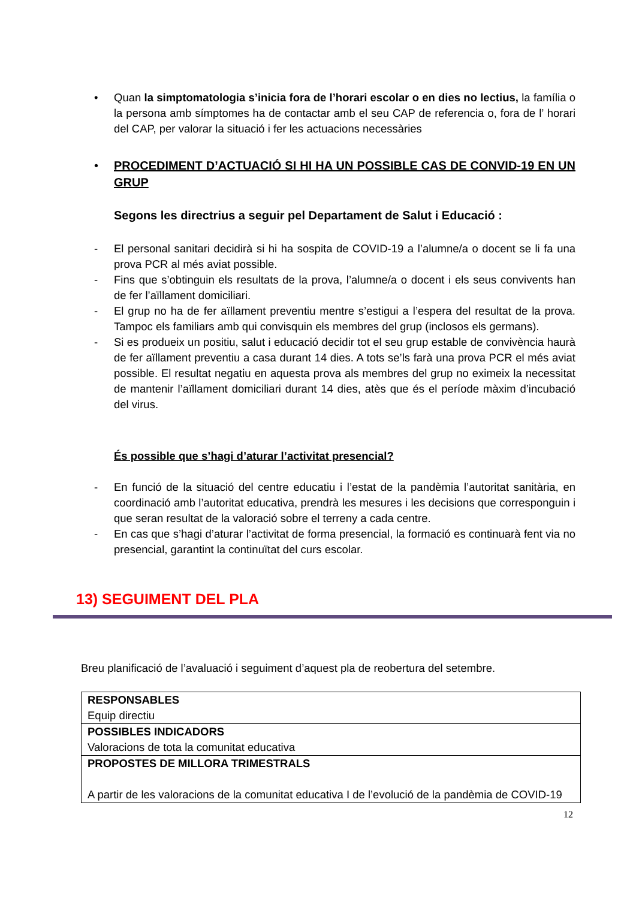• Quan la simptomatologia s’inicia fora de l’horari escolar o en dies no lectius, la família o la persona amb símptomes ha de contactar amb el seu CAP de referencia o, fora de l’ horari del CAP, per valorar la situació i fer les actuacions necessàries
• PROCEDIMENT D’ACTUACIÓ SI HI HA UN POSSIBLE CAS DE CONVID-19 EN UN GRUP
Segons les directrius a seguir pel Departament de Salut i Educació :
- El personal sanitari decidirà si hi ha sospita de COVID-19 a l’alumne/a o docent se li fa una prova PCR al més aviat possible.
- Fins que s’obtinguin els resultats de la prova, l’alumne/a o docent i els seus convivents han de fer l’aïllament domiciliari.
- El grup no ha de fer aïllament preventiu mentre s’estigui a l’espera del resultat de la prova. Tampoc els familiars amb qui convisquin els membres del grup (inclosos els germans).
- Si es produeix un positiu, salut i educació decidir tot el seu grup estable de convivència haurà de fer aïllament preventiu a casa durant 14 dies. A tots se’ls farà una prova PCR el més aviat possible. El resultat negatiu en aquesta prova als membres del grup no eximeix la necessitat de mantenir l’aïllament domiciliari durant 14 dies, atès que és el període màxim d’incubació del virus.
És possible que s’hagi d’aturar l’activitat presencial?
- En funció de la situació del centre educatiu i l’estat de la pandèmia l’autoritat sanitària, en coordinació amb l’autoritat educativa, prendrà les mesures i les decisions que corresponguin i que seran resultat de la valoració sobre el terreny a cada centre.
- En cas que s’hagi d’aturar l’activitat de forma presencial, la formació es continuarà fent via no presencial, garantint la continuïtat del curs escolar.
13) SEGUIMENT DEL PLA
Breu planificació de l’avaluació i seguiment d’aquest pla de reobertura del setembre.
| RESPONSABLES Equip directiu |
| POSSIBLES INDICADORS Valoracions de tota la comunitat educativa |
| PROPOSTES DE MILLORA TRIMESTRALS A partir de les valoracions de la comunitat educativa I de l’evolució de la pandèmia de COVID-19 |
12